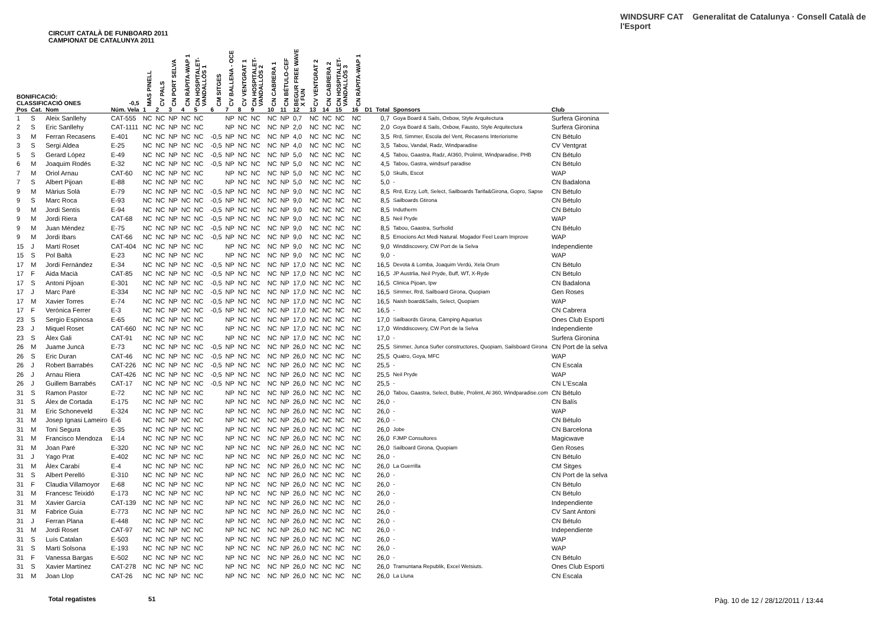CIRCUIT CATALÀ DE FUNBOARD 2011
CAMPIONAT DE CATALUNYA 2011
WINDSURF CAT Generalitat de Catalunya · Consell Català de l'Esport
| BONIFICACIÓ: CLASSIFICACIÓ ONES | | | -0,5 | MAS PINELL | CV PALS | CN PORT SELVA | CN RÀPITA-WAP 1 | CN HOSPITALET-VANDALLÒS 1 | CM SITGES | CV BALLENA - OCE | CV VENTGRAT 1 | CN HOSPITALET-VANDALLÒS 2 | CN CABRERA 1 | CN BÉTULO-CEF | BEGUR FREE WAVE X FUN | CV VENTGRAT 2 | CN CABRERA 2 | CN HOSPITALET-VANDALLÒS 3 | CN RÀPITA-WAP 1 | | | | |
| --- | --- | --- | --- | --- | --- | --- | --- | --- | --- | --- | --- | --- | --- | --- | --- | --- | --- | --- | --- | --- | --- | --- | --- |
| Pos | Cat. | Nom | Núm. Vela | 1 | 2 | 3 | 4 | 5 | 6 | 7 | 8 | 9 | 10 | 11 | 12 | 13 | 14 | 15 | 16 | D1 | Total | Sponsors | Club |
| 1 | S | Aleix Sanllehy | CAT-555 | NC | NC | NP | NC | NC | | NP | NC | NC | NC | NP | 0,7 | NC | NC | NC | NC | | 0,7 | Goya Board & Sails, Oxbow, Style Arquitectura | Surfera Gironina |
| 2 | S | Eric Sanllehy | CAT-1111 | NC | NC | NP | NC | NC | | NP | NC | NC | NC | NP | 2,0 | NC | NC | NC | NC | | 2,0 | Goya Board & Sails, Oxbow, Fausto, Style Arquitectura | Surfera Gironina |
| 3 | M | Ferran Recasens | E-401 | NC | NC | NP | NC | NC | -0,5 | NP | NC | NC | NC | NP | 4,0 | NC | NC | NC | NC | | 3,5 | Rrd, Simmer, Escola del Vent, Recasens Interiorisme | CN Bétulo |
| 3 | S | Sergi Aldea | E-25 | NC | NC | NP | NC | NC | -0,5 | NP | NC | NC | NC | NP | 4,0 | NC | NC | NC | NC | | 3,5 | Tabou, Vandal, Radz, Windparadise | CV Ventgrat |
| 5 | S | Gerard López | E-49 | NC | NC | NP | NC | NC | -0,5 | NP | NC | NC | NC | NP | 5,0 | NC | NC | NC | NC | | 4,5 | Tabou, Gaastra, Radz, AI360, Prolimit, Windparadise, PHB | CN Bétulo |
| 6 | M | Joaquim Rodés | E-32 | NC | NC | NP | NC | NC | -0,5 | NP | NC | NC | NC | NP | 5,0 | NC | NC | NC | NC | | 4,5 | Tabou, Gastra, windsurf paradise | CN Bétulo |
| 7 | M | Oriol Arnau | CAT-60 | NC | NC | NP | NC | NC | | NP | NC | NC | NC | NP | 5,0 | NC | NC | NC | NC | | 5,0 | Skulls, Escot | WAP |
| 7 | S | Albert Pijoan | E-88 | NC | NC | NP | NC | NC | | NP | NC | NC | NC | NP | 5,0 | NC | NC | NC | NC | | 5,0 | - | CN Badalona |
| 9 | M | Màrius Solà | E-79 | NC | NC | NP | NC | NC | -0,5 | NP | NC | NC | NC | NP | 9,0 | NC | NC | NC | NC | | 8,5 | Rrd, Ezzy, Loft, Select, Sailboards Tarifa&Girona, Gopro, Sapse | CN Bétulo |
| 9 | S | Marc Roca | E-93 | NC | NC | NP | NC | NC | -0,5 | NP | NC | NC | NC | NP | 9,0 | NC | NC | NC | NC | | 8,5 | Sailboards Gtirona | CN Bétulo |
| 9 | M | Jordi Sentís | E-94 | NC | NC | NP | NC | NC | -0,5 | NP | NC | NC | NC | NP | 9,0 | NC | NC | NC | NC | | 8,5 | Indutherm | CN Bétulo |
| 9 | M | Jordi Riera | CAT-68 | NC | NC | NP | NC | NC | -0,5 | NP | NC | NC | NC | NP | 9,0 | NC | NC | NC | NC | | 8,5 | Neil Pryde | WAP |
| 9 | M | Juan Méndez | E-75 | NC | NC | NP | NC | NC | -0,5 | NP | NC | NC | NC | NP | 9,0 | NC | NC | NC | NC | | 8,5 | Tabou, Gaastra, Surfsolid | CN Bétulo |
| 9 | M | Jordi Ibars | CAT-66 | NC | NC | NP | NC | NC | -0,5 | NP | NC | NC | NC | NP | 9,0 | NC | NC | NC | NC | | 8,5 | Emocions Act Medi Natural. Mogador Feel Learn Improve | WAP |
| 15 | J | Martí Roset | CAT-404 | NC | NC | NP | NC | NC | | NP | NC | NC | NC | NP | 9,0 | NC | NC | NC | NC | | 9,0 | Winddiscovery, CW Port de la Selva | Independiente |
| 15 | S | Pol Baltà | E-23 | NC | NC | NP | NC | NC | | NP | NC | NC | NC | NP | 9,0 | NC | NC | NC | NC | | 9,0 | - | WAP |
| 17 | M | Jordi Fernández | E-34 | NC | NC | NP | NC | NC | -0,5 | NP | NC | NC | NC | NP | 17,0 | NC | NC | NC | NC | | 16,5 | Devota & Lomba, Joaquim Verdú, Xela Orum | CN Bétulo |
| 17 | F | Aida Macià | CAT-85 | NC | NC | NP | NC | NC | -0,5 | NP | NC | NC | NC | NP | 17,0 | NC | NC | NC | NC | | 16,5 | JP Austrlia, Neil Pryde, Buff, WT, X-Ryde | CN Bétulo |
| 17 | S | Antoni Pijoan | E-301 | NC | NC | NP | NC | NC | -0,5 | NP | NC | NC | NC | NP | 17,0 | NC | NC | NC | NC | | 16,5 | Clinica Pijoan, Ipw | CN Badalona |
| 17 | J | Marc Paré | E-334 | NC | NC | NP | NC | NC | -0,5 | NP | NC | NC | NC | NP | 17,0 | NC | NC | NC | NC | | 16,5 | Simmer, Rrd, Sailboard Girona, Quopiam | Gen Roses |
| 17 | M | Xavier Torres | E-74 | NC | NC | NP | NC | NC | -0,5 | NP | NC | NC | NC | NP | 17,0 | NC | NC | NC | NC | | 16,5 | Naish board&Sails, Select, Quopiam | WAP |
| 17 | F | Verónica Ferrer | E-3 | NC | NC | NP | NC | NC | -0,5 | NP | NC | NC | NC | NP | 17,0 | NC | NC | NC | NC | | 16,5 | - | CN Cabrera |
| 23 | S | Sergio Espinosa | E-65 | NC | NC | NP | NC | NC | | NP | NC | NC | NC | NP | 17,0 | NC | NC | NC | NC | | 17,0 | Sailbaords Girona, Càmping Aquarius | Ones Club Esporti |
| 23 | J | Miquel Roset | CAT-660 | NC | NC | NP | NC | NC | | NP | NC | NC | NC | NP | 17,0 | NC | NC | NC | NC | | 17,0 | Winddiscovery, CW Port de la Selva | Independiente |
| 23 | S | Àlex Gali | CAT-91 | NC | NC | NP | NC | NC | | NP | NC | NC | NC | NP | 17,0 | NC | NC | NC | NC | | 17,0 | - | Surfera Gironina |
| 26 | M | Juame Juncà | E-73 | NC | NC | NP | NC | NC | -0,5 | NP | NC | NC | NC | NP | 26,0 | NC | NC | NC | NC | | 25,5 | Simmer, Junca Suñer constructores, Quopiam, Sailsboard Girona | CN Port de la selva |
| 26 | S | Eric Duran | CAT-46 | NC | NC | NP | NC | NC | -0,5 | NP | NC | NC | NC | NP | 26,0 | NC | NC | NC | NC | | 25,5 | Quatro, Goya, MFC | WAP |
| 26 | J | Robert Barrabés | CAT-226 | NC | NC | NP | NC | NC | -0,5 | NP | NC | NC | NC | NP | 26,0 | NC | NC | NC | NC | | 25,5 | - | CN Escala |
| 26 | J | Arnau Riera | CAT-426 | NC | NC | NP | NC | NC | -0,5 | NP | NC | NC | NC | NP | 26,0 | NC | NC | NC | NC | | 25,5 | Neil Pryde | WAP |
| 26 | J | Guillem Barrabés | CAT-17 | NC | NC | NP | NC | NC | -0,5 | NP | NC | NC | NC | NP | 26,0 | NC | NC | NC | NC | | 25,5 | - | CN L'Escala |
| 31 | S | Ramon Pastor | E-72 | NC | NC | NP | NC | NC | | NP | NC | NC | NC | NP | 26,0 | NC | NC | NC | NC | | 26,0 | Tabou, Gaastra, Select, Buble, Prolimt, Al 360, Windparadise.com | CN Bétulo |
| 31 | S | Álex de Cortada | E-175 | NC | NC | NP | NC | NC | | NP | NC | NC | NC | NP | 26,0 | NC | NC | NC | NC | | 26,0 | - | CN Balís |
| 31 | M | Eric Schoneveld | E-324 | NC | NC | NP | NC | NC | | NP | NC | NC | NC | NP | 26,0 | NC | NC | NC | NC | | 26,0 | - | WAP |
| 31 | M | Josep Ignasi Lameiro | E-6 | NC | NC | NP | NC | NC | | NP | NC | NC | NC | NP | 26,0 | NC | NC | NC | NC | | 26,0 | - | CN Bétulo |
| 31 | M | Toni Segura | E-35 | NC | NC | NP | NC | NC | | NP | NC | NC | NC | NP | 26,0 | NC | NC | NC | NC | | 26,0 | Jobe | CN Barcelona |
| 31 | M | Francisco Mendoza | E-14 | NC | NC | NP | NC | NC | | NP | NC | NC | NC | NP | 26,0 | NC | NC | NC | NC | | 26,0 | FJMP Consultores | Magicwave |
| 31 | M | Joan Paré | E-320 | NC | NC | NP | NC | NC | | NP | NC | NC | NC | NP | 26,0 | NC | NC | NC | NC | | 26,0 | Sailboard Girona, Quopiam | Gen Roses |
| 31 | J | Yago Prat | E-402 | NC | NC | NP | NC | NC | | NP | NC | NC | NC | NP | 26,0 | NC | NC | NC | NC | | 26,0 | - | CN Bétulo |
| 31 | M | Àlex Carabí | E-4 | NC | NC | NP | NC | NC | | NP | NC | NC | NC | NP | 26,0 | NC | NC | NC | NC | | 26,0 | La Guerrilla | CM Sitges |
| 31 | S | Albert Perelló | E-310 | NC | NC | NP | NC | NC | | NP | NC | NC | NC | NP | 26,0 | NC | NC | NC | NC | | 26,0 | - | CN Port de la selva |
| 31 | F | Claudia Villamoyor | E-68 | NC | NC | NP | NC | NC | | NP | NC | NC | NC | NP | 26,0 | NC | NC | NC | NC | | 26,0 | - | CN Bétulo |
| 31 | M | Francesc Teixidó | E-173 | NC | NC | NP | NC | NC | | NP | NC | NC | NC | NP | 26,0 | NC | NC | NC | NC | | 26,0 | - | CN Bétulo |
| 31 | M | Xavier García | CAT-139 | NC | NC | NP | NC | NC | | NP | NC | NC | NC | NP | 26,0 | NC | NC | NC | NC | | 26,0 | - | Independiente |
| 31 | M | Fabrice Guia | E-773 | NC | NC | NP | NC | NC | | NP | NC | NC | NC | NP | 26,0 | NC | NC | NC | NC | | 26,0 | - | CV Sant Antoni |
| 31 | J | Ferran Plana | E-448 | NC | NC | NP | NC | NC | | NP | NC | NC | NC | NP | 26,0 | NC | NC | NC | NC | | 26,0 | - | CN Bétulo |
| 31 | M | Jordi Roset | CAT-97 | NC | NC | NP | NC | NC | | NP | NC | NC | NC | NP | 26,0 | NC | NC | NC | NC | | 26,0 | - | Independiente |
| 31 | S | Luís Catalan | E-503 | NC | NC | NP | NC | NC | | NP | NC | NC | NC | NP | 26,0 | NC | NC | NC | NC | | 26,0 | - | WAP |
| 31 | S | Martí Solsona | E-193 | NC | NC | NP | NC | NC | | NP | NC | NC | NC | NP | 26,0 | NC | NC | NC | NC | | 26,0 | - | WAP |
| 31 | F | Vanessa Bargas | E-502 | NC | NC | NP | NC | NC | | NP | NC | NC | NC | NP | 26,0 | NC | NC | NC | NC | | 26,0 | - | CN Bétulo |
| 31 | S | Xavier Martínez | CAT-278 | NC | NC | NP | NC | NC | | NP | NC | NC | NC | NP | 26,0 | NC | NC | NC | NC | | 26,0 | Tramuntana Republik, Excel Wetsiuts. | Ones Club Esporti |
| 31 | M | Joan Llop | CAT-26 | NC | NC | NP | NC | NC | | NP | NC | NC | NC | NP | 26,0 | NC | NC | NC | NC | | 26,0 | La Lluna | CN Escala |
Total regatistes 51
Pàg. 10 de 12 / 28/12/2011 / 13:44